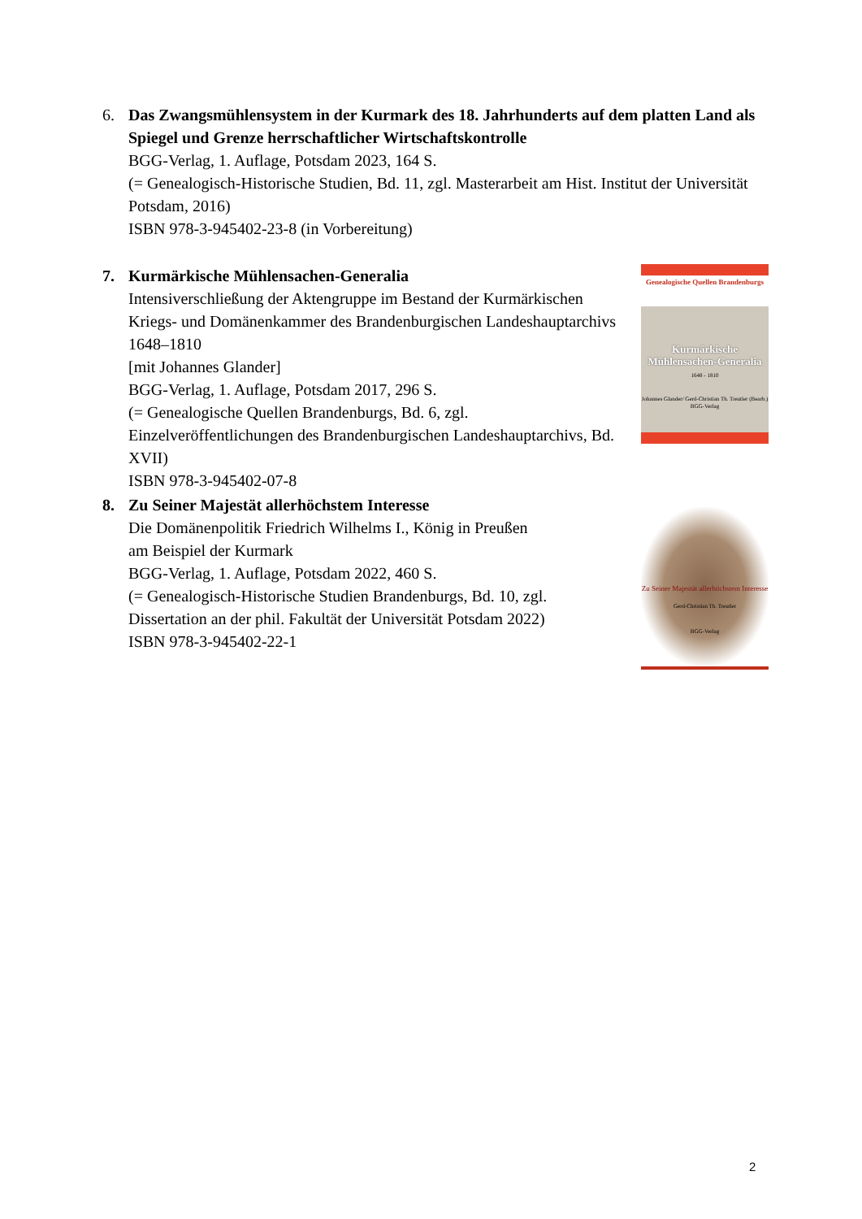6. Das Zwangsmühlensystem in der Kurmark des 18. Jahrhunderts auf dem platten Land als Spiegel und Grenze herrschaftlicher Wirtschaftskontrolle
BGG-Verlag, 1. Auflage, Potsdam 2023, 164 S.
(= Genealogisch-Historische Studien, Bd. 11, zgl. Masterarbeit am Hist. Institut der Universität Potsdam, 2016)
ISBN 978-3-945402-23-8 (in Vorbereitung)
7. Kurmärkische Mühlensachen-Generalia
Intensiverschließung der Aktengruppe im Bestand der Kurmärkischen Kriegs- und Domänenkammer des Brandenburgischen Landeshauptarchivs 1648–1810
[mit Johannes Glander]
BGG-Verlag, 1. Auflage, Potsdam 2017, 296 S.
(= Genealogische Quellen Brandenburgs, Bd. 6, zgl. Einzelveröffentlichungen des Brandenburgischen Landeshauptarchivs, Bd. XVII)
ISBN 978-3-945402-07-8
Genealogische Quellen Brandenburgs
Kurmärkische Mühlensachen-Generalia
1648 - 1810
Johannes Glander/ Gerd-Christian Th. Treutler (Bearb.)
BGG-Verlag
8. Zu Seiner Majestät allerhöchstem Interesse
Die Domänenpolitik Friedrich Wilhelms I., König in Preußen
am Beispiel der Kurmark
BGG-Verlag, 1. Auflage, Potsdam 2022, 460 S.
(= Genealogisch-Historische Studien Brandenburgs, Bd. 10, zgl. Dissertation an der phil. Fakultät der Universität Potsdam 2022)
ISBN 978-3-945402-22-1
Zu Seiner Majestät allerhöchstem Interesse
Gerd-Christian Th. Treutler
BGG-Verlag
2